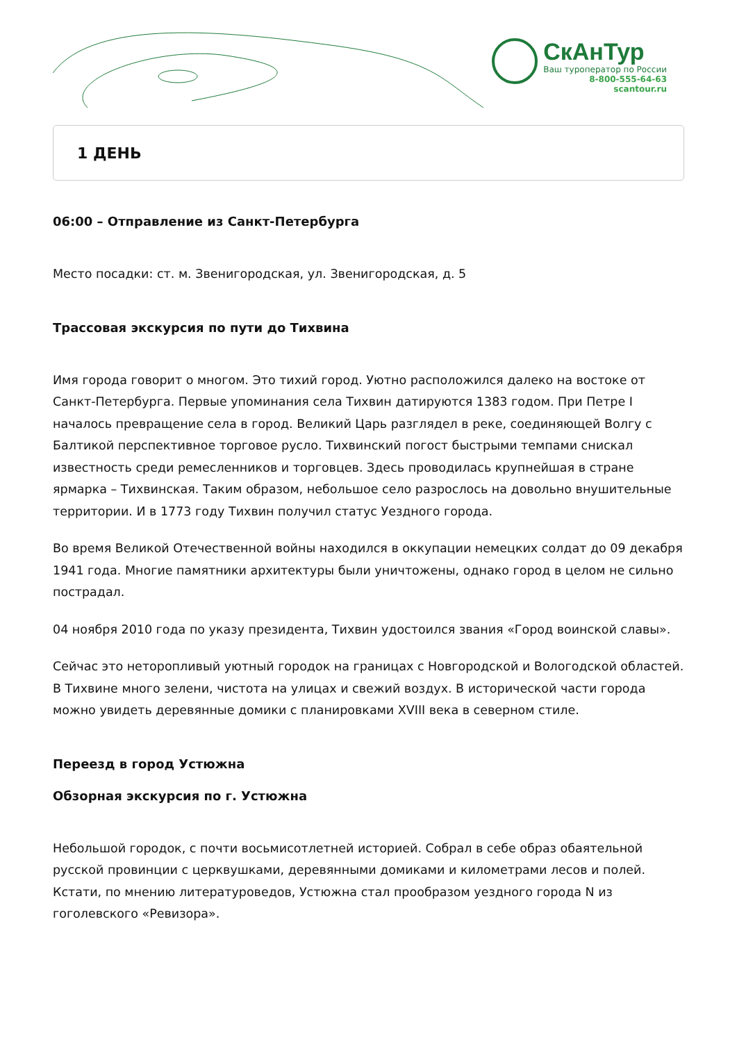СкАнТур
Ваш туроператор по России
8-800-555-64-63
scantour.ru
1 ДЕНЬ
06:00 – Отправление из Санкт-Петербурга
Место посадки: ст. м. Звенигородская, ул. Звенигородская, д. 5
Трассовая экскурсия по пути до Тихвина
Имя города говорит о многом. Это тихий город. Уютно расположился далеко на востоке от Санкт-Петербурга. Первые упоминания села Тихвин датируются 1383 годом. При Петре I началось превращение села в город. Великий Царь разглядел в реке, соединяющей Волгу с Балтикой перспективное торговое русло. Тихвинский погост быстрыми темпами снискал известность среди ремесленников и торговцев. Здесь проводилась крупнейшая в стране ярмарка – Тихвинская. Таким образом, небольшое село разрослось на довольно внушительные территории. И в 1773 году Тихвин получил статус Уездного города.
Во время Великой Отечественной войны находился в оккупации немецких солдат до 09 декабря 1941 года. Многие памятники архитектуры были уничтожены, однако город в целом не сильно пострадал.
04 ноября 2010 года по указу президента, Тихвин удостоился звания «Город воинской славы».
Сейчас это неторопливый уютный городок на границах с Новгородской и Вологодской областей. В Тихвине много зелени, чистота на улицах и свежий воздух. В исторической части города можно увидеть деревянные домики с планировками XVIII века в северном стиле.
Переезд в город Устюжна
Обзорная экскурсия по г. Устюжна
Небольшой городок, с почти восьмисотлетней историей. Собрал в себе образ обаятельной русской провинции с церквушками, деревянными домиками и километрами лесов и полей. Кстати, по мнению литературоведов, Устюжна стал прообразом уездного города N из гоголевского «Ревизора».